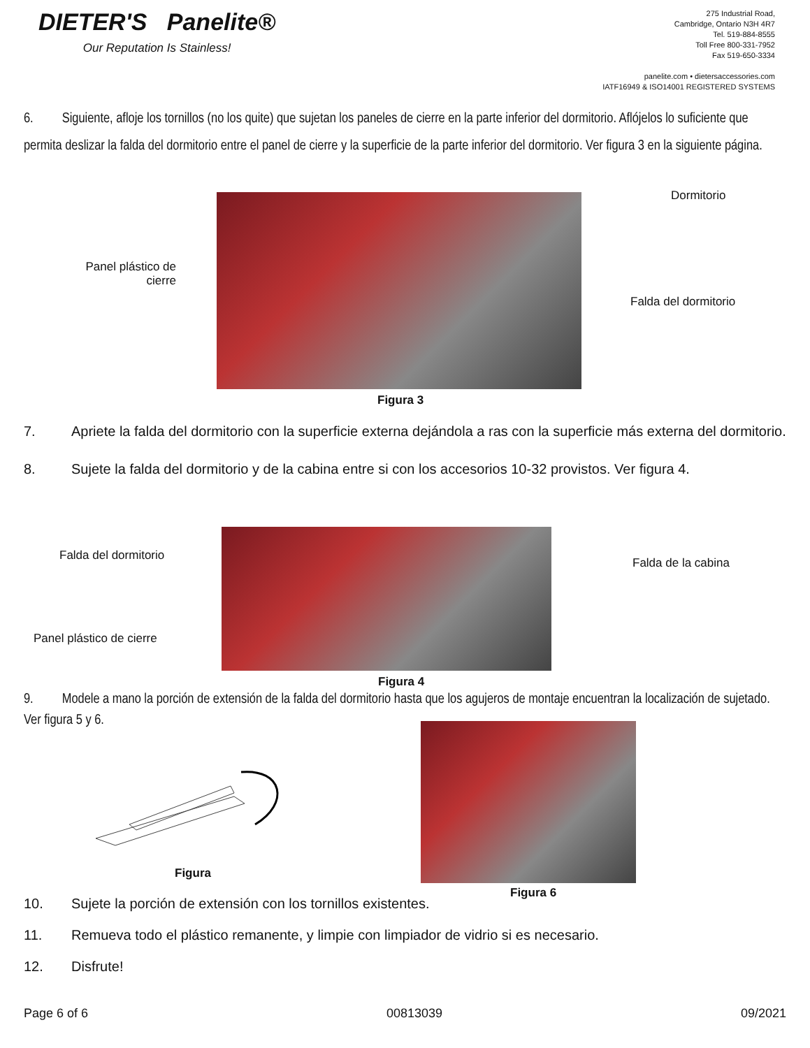DIETER'S Panelite®
Our Reputation Is Stainless!
275 Industrial Road,
Cambridge, Ontario N3H 4R7
Tel. 519-884-8555
Toll Free 800-331-7952
Fax 519-650-3334
panelite.com • dietersaccessories.com
IATF16949 & ISO14001 REGISTERED SYSTEMS
6. Siguiente, afloje los tornillos (no los quite) que sujetan los paneles de cierre en la parte inferior del dormitorio. Aflójelos lo suficiente que permita deslizar la falda del dormitorio entre el panel de cierre y la superficie de la parte inferior del dormitorio. Ver figura 3 en la siguiente página.
Panel plástico de cierre
Dormitorio
Falda del dormitorio
Figura 3
7. Apriete la falda del dormitorio con la superficie externa dejándola a ras con la superficie más externa del dormitorio.
8. Sujete la falda del dormitorio y de la cabina entre si con los accesorios 10-32 provistos. Ver figura 4.
Falda del dormitorio
Panel plástico de cierre
Falda de la cabina
Figura 4
9. Modele a mano la porción de extensión de la falda del dormitorio hasta que los agujeros de montaje encuentran la localización de sujetado. Ver figura 5 y 6.
Figura
Figura 6
10. Sujete la porción de extensión con los tornillos existentes.
11. Remueva todo el plástico remanente, y limpie con limpiador de vidrio si es necesario.
12. Disfrute!
Page 6 of 6 00813039 09/2021